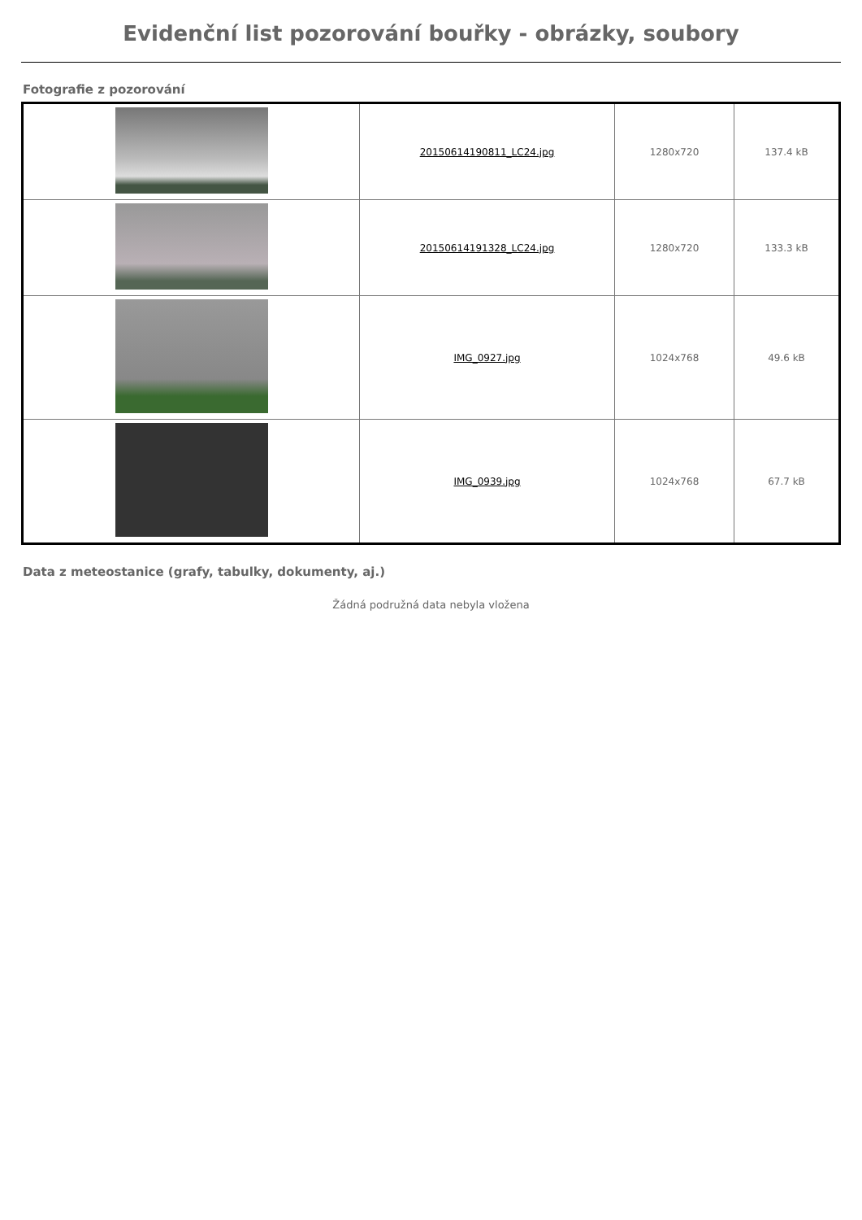Evidenční list pozorování bouřky - obrázky, soubory
Fotografie z pozorování
| | 20150614190811_LC24.jpg | 1280x720 | 137.4 kB |
| | 20150614191328_LC24.jpg | 1280x720 | 133.3 kB |
| | IMG_0927.jpg | 1024x768 | 49.6 kB |
| | IMG_0939.jpg | 1024x768 | 67.7 kB |
Data z meteostanice (grafy, tabulky, dokumenty, aj.)
Žádná podružná data nebyla vložena